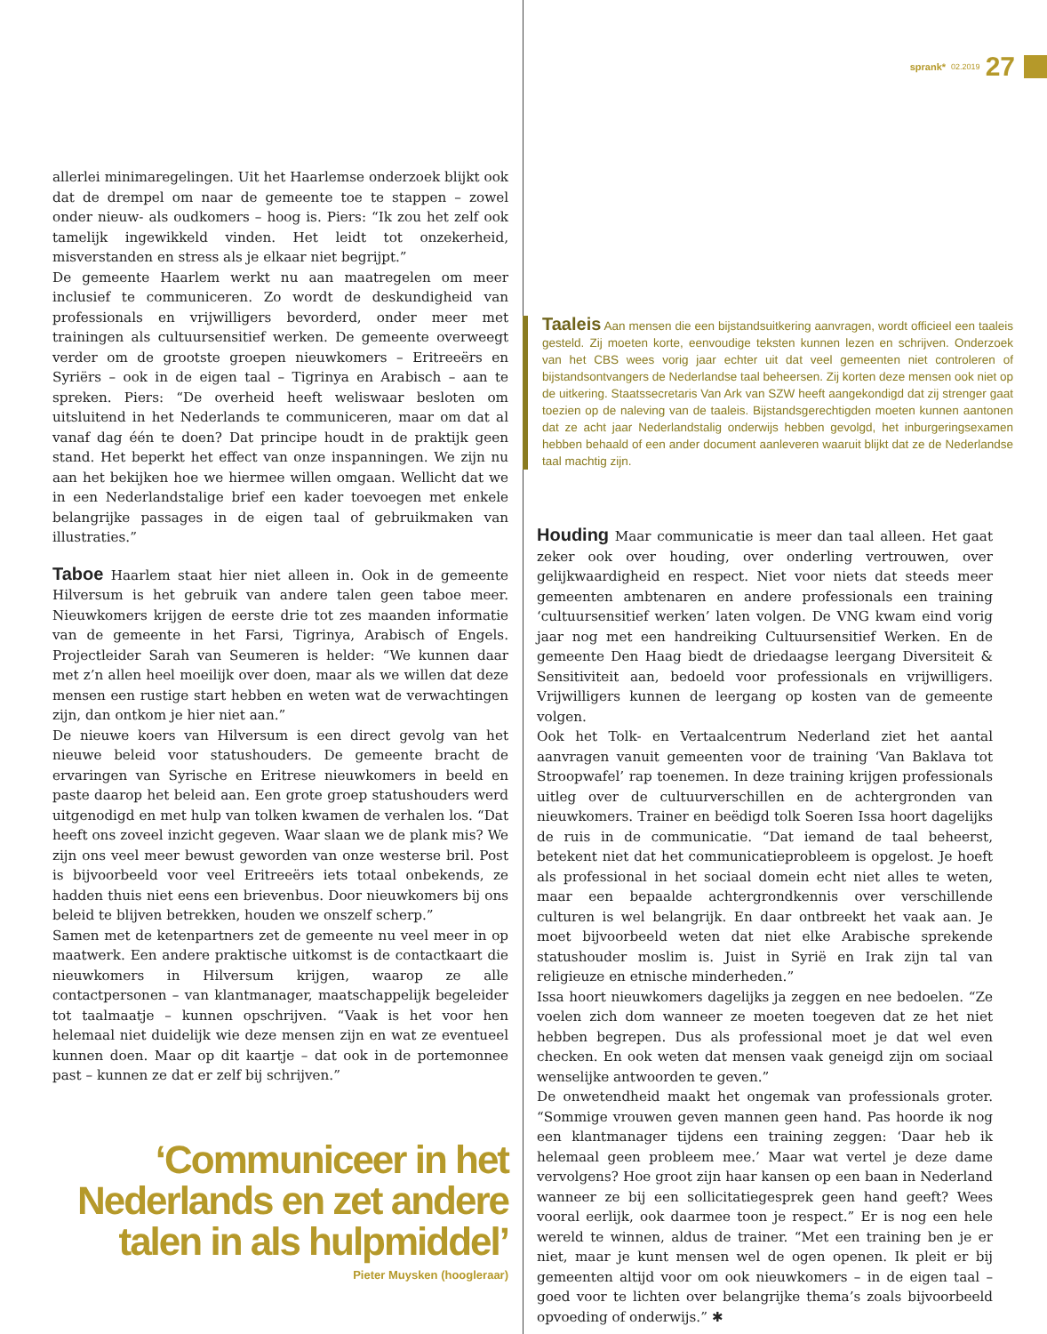sprank* 02.2019 27
allerlei minimaregelingen. Uit het Haarlemse onderzoek blijkt ook dat de drempel om naar de gemeente toe te stappen – zowel onder nieuw- als oudkomers – hoog is. Piers: “Ik zou het zelf ook tamelijk ingewikkeld vinden. Het leidt tot onzekerheid, misverstanden en stress als je elkaar niet begrijpt.”
De gemeente Haarlem werkt nu aan maatregelen om meer inclusief te communiceren. Zo wordt de deskundigheid van professionals en vrijwilligers bevorderd, onder meer met trainingen als cultuursensitief werken. De gemeente overweegt verder om de grootste groepen nieuwkomers – Eritreeërs en Syriërs – ook in de eigen taal – Tigrinya en Arabisch – aan te spreken. Piers: “De overheid heeft weliswaar besloten om uitsluitend in het Nederlands te communiceren, maar om dat al vanaf dag één te doen? Dat principe houdt in de praktijk geen stand. Het beperkt het effect van onze inspanningen. We zijn nu aan het bekijken hoe we hiermee willen omgaan. Wellicht dat we in een Nederlandstalige brief een kader toevoegen met enkele belangrijke passages in de eigen taal of gebruikmaken van illustraties.”
Taboe Haarlem staat hier niet alleen in. Ook in de gemeente Hilversum is het gebruik van andere talen geen taboe meer. Nieuwkomers krijgen de eerste drie tot zes maanden informatie van de gemeente in het Farsi, Tigrinya, Arabisch of Engels. Projectleider Sarah van Seumeren is helder: “We kunnen daar met z’n allen heel moeilijk over doen, maar als we willen dat deze mensen een rustige start hebben en weten wat de verwachtingen zijn, dan ontkom je hier niet aan.”
De nieuwe koers van Hilversum is een direct gevolg van het nieuwe beleid voor statushouders. De gemeente bracht de ervaringen van Syrische en Eritrese nieuwkomers in beeld en paste daarop het beleid aan. Een grote groep statushouders werd uitgenodigd en met hulp van tolken kwamen de verhalen los. “Dat heeft ons zoveel inzicht gegeven. Waar slaan we de plank mis? We zijn ons veel meer bewust geworden van onze westerse bril. Post is bijvoorbeeld voor veel Eritreeërs iets totaal onbekends, ze hadden thuis niet eens een brievenbus. Door nieuwkomers bij ons beleid te blijven betrekken, houden we onszelf scherp.”
Samen met de ketenpartners zet de gemeente nu veel meer in op maatwerk. Een andere praktische uitkomst is de contactkaart die nieuwkomers in Hilversum krijgen, waarop ze alle contactpersonen – van klantmanager, maatschappelijk begeleider tot taalmaatje – kunnen opschrijven. “Vaak is het voor hen helemaal niet duidelijk wie deze mensen zijn en wat ze eventueel kunnen doen. Maar op dit kaartje – dat ook in de portemonnee past – kunnen ze dat er zelf bij schrijven.”
‘Communiceer in het Nederlands en zet andere talen in als hulpmiddel’
Pieter Muysken (hoogleraar)
Taaleis Aan mensen die een bijstandsuitkering aanvragen, wordt officieel een taaleis gesteld. Zij moeten korte, eenvoudige teksten kunnen lezen en schrijven. Onderzoek van het CBS wees vorig jaar echter uit dat veel gemeenten niet controleren of bijstandsontvangers de Nederlandse taal beheersen. Zij korten deze mensen ook niet op de uitkering. Staatssecretaris Van Ark van SZW heeft aangekondigd dat zij strenger gaat toezien op de naleving van de taaleis. Bijstandsgerechtigden moeten kunnen aantonen dat ze acht jaar Nederlandstalig onderwijs hebben gevolgd, het inburgeringsexamen hebben behaald of een ander document aanleveren waaruit blijkt dat ze de Nederlandse taal machtig zijn.
Houding Maar communicatie is meer dan taal alleen. Het gaat zeker ook over houding, over onderling vertrouwen, over gelijkwaardigheid en respect. Niet voor niets dat steeds meer gemeenten ambtenaren en andere professionals een training ‘cultuursensitief werken’ laten volgen. De VNG kwam eind vorig jaar nog met een handreiking Cultuursensitief Werken. En de gemeente Den Haag biedt de driedaagse leergang Diversiteit & Sensitiviteit aan, bedoeld voor professionals en vrijwilligers. Vrijwilligers kunnen de leergang op kosten van de gemeente volgen.
Ook het Tolk- en Vertaalcentrum Nederland ziet het aantal aanvragen vanuit gemeenten voor de training ‘Van Baklava tot Stroopwafel’ rap toenemen. In deze training krijgen professionals uitleg over de cultuurverschillen en de achtergronden van nieuwkomers. Trainer en beëdigd tolk Soeren Issa hoort dagelijks de ruis in de communicatie. “Dat iemand de taal beheerst, betekent niet dat het communicatieprobleem is opgelost. Je hoeft als professional in het sociaal domein echt niet alles te weten, maar een bepaalde achtergrondkennis over verschillende culturen is wel belangrijk. En daar ontbreekt het vaak aan. Je moet bijvoorbeeld weten dat niet elke Arabische sprekende statushouder moslim is. Juist in Syrië en Irak zijn tal van religieuze en etnische minderheden.”
Issa hoort nieuwkomers dagelijks ja zeggen en nee bedoelen. “Ze voelen zich dom wanneer ze moeten toegeven dat ze het niet hebben begrepen. Dus als professional moet je dat wel even checken. En ook weten dat mensen vaak geneigd zijn om sociaal wenselijke antwoorden te geven.”
De onwetendheid maakt het ongemak van professionals groter. “Sommige vrouwen geven mannen geen hand. Pas hoorde ik nog een klantmanager tijdens een training zeggen: ‘Daar heb ik helemaal geen probleem mee.’ Maar wat vertel je deze dame vervolgens? Hoe groot zijn haar kansen op een baan in Nederland wanneer ze bij een sollicitatiegesprek geen hand geeft? Wees vooral eerlijk, ook daarmee toon je respect.” Er is nog een hele wereld te winnen, aldus de trainer. “Met een training ben je er niet, maar je kunt mensen wel de ogen openen. Ik pleit er bij gemeenten altijd voor om ook nieuwkomers – in de eigen taal – goed voor te lichten over belangrijke thema’s zoals bijvoorbeeld opvoeding of onderwijs.” ✱